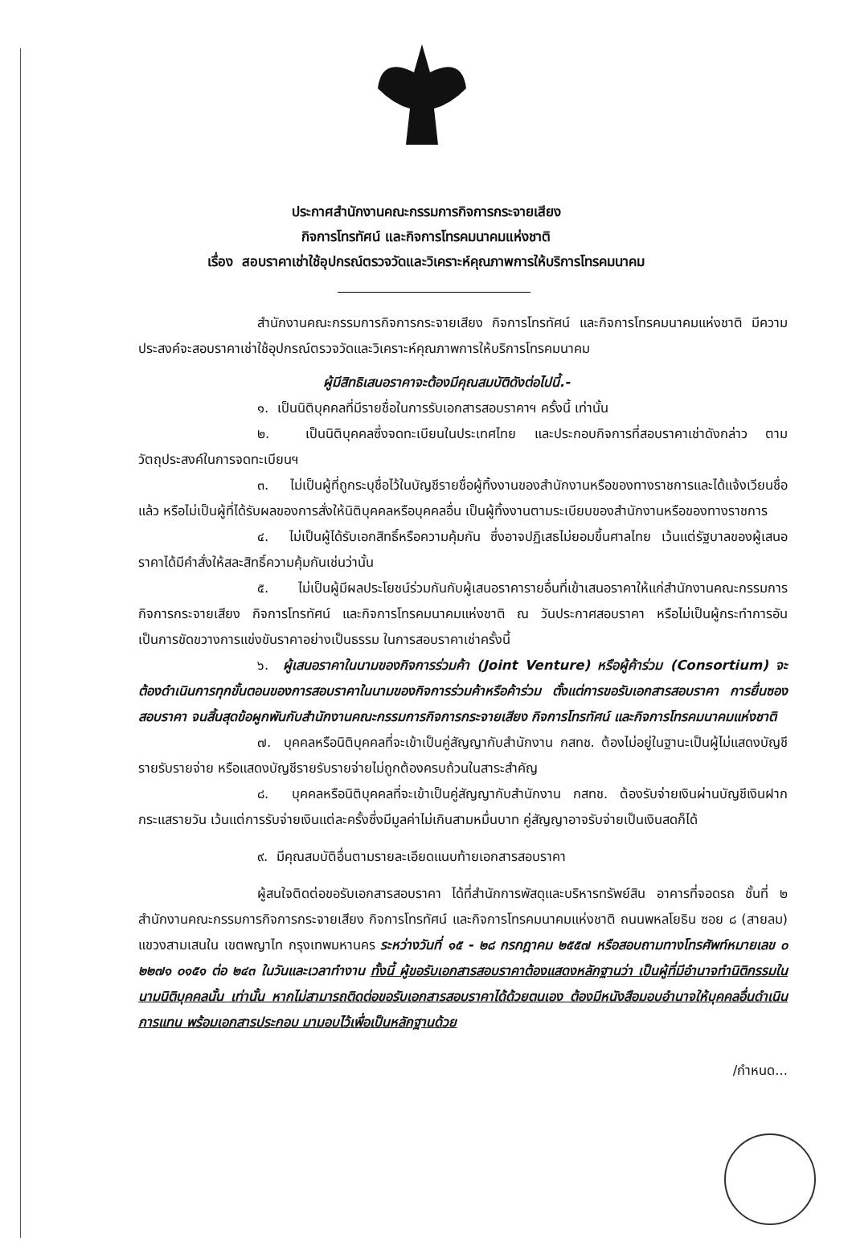ประกาศสำนักงานคณะกรรมการกิจการกระจายเสียง
กิจการโทรทัศน์ และกิจการโทรคมนาคมแห่งชาติ
เรื่อง สอบราคาเช่าใช้อุปกรณ์ตรวจวัดและวิเคราะห์คุณภาพการให้บริการโทรคมนาคม
สำนักงานคณะกรรมการกิจการกระจายเสียง กิจการโทรทัศน์ และกิจการโทรคมนาคมแห่งชาติ มีความประสงค์จะสอบราคาเช่าใช้อุปกรณ์ตรวจวัดและวิเคราะห์คุณภาพการให้บริการโทรคมนาคม
ผู้มีสิทธิเสนอราคาจะต้องมีคุณสมบัติดังต่อไปนี้.-
๑. เป็นนิติบุคคลที่มีรายชื่อในการรับเอกสารสอบราคาฯ ครั้งนี้ เท่านั้น
๒. เป็นนิติบุคคลซึ่งจดทะเบียนในประเทศไทย และประกอบกิจการที่สอบราคาเช่าดังกล่าว ตามวัตถุประสงค์ในการจดทะเบียนฯ
๓. ไม่เป็นผู้ที่ถูกระบุชื่อไว้ในบัญชีรายชื่อผู้ทิ้งงานของสำนักงานหรือของทางราชการและได้แจ้งเวียนชื่อแล้ว หรือไม่เป็นผู้ที่ได้รับผลของการสั่งให้นิติบุคคลหรือบุคคลอื่น เป็นผู้ทิ้งงานตามระเบียบของสำนักงานหรือของทางราชการ
๔. ไม่เป็นผู้ได้รับเอกสิทธิ์หรือความคุ้มกัน ซึ่งอาจปฏิเสธไม่ยอมขึ้นศาลไทย เว้นแต่รัฐบาลของผู้เสนอราคาได้มีคำสั่งให้สละสิทธิ์ความคุ้มกันเช่นว่านั้น
๕. ไม่เป็นผู้มีผลประโยชน์ร่วมกันกับผู้เสนอราคารายอื่นที่เข้าเสนอราคาให้แก่สำนักงานคณะกรรมการกิจการกระจายเสียง กิจการโทรทัศน์ และกิจการโทรคมนาคมแห่งชาติ ณ วันประกาศสอบราคา หรือไม่เป็นผู้กระทำการอันเป็นการขัดขวางการแข่งขันราคาอย่างเป็นธรรม ในการสอบราคาเช่าครั้งนี้
๖. ผู้เสนอราคาในนามของกิจการร่วมค้า (Joint Venture) หรือผู้ค้าร่วม (Consortium) จะต้องดำเนินการทุกขั้นตอนของการสอบราคาในนามของกิจการร่วมค้าหรือค้าร่วม ตั้งแต่การขอรับเอกสารสอบราคา การยื่นซองสอบราคา จนสิ้นสุดข้อผูกพันกับสำนักงานคณะกรรมการกิจการกระจายเสียง กิจการโทรทัศน์ และกิจการโทรคมนาคมแห่งชาติ
๗. บุคคลหรือนิติบุคคลที่จะเข้าเป็นคู่สัญญากับสำนักงาน กสทช. ต้องไม่อยู่ในฐานะเป็นผู้ไม่แสดงบัญชีรายรับรายจ่าย หรือแสดงบัญชีรายรับรายจ่ายไม่ถูกต้องครบถ้วนในสาระสำคัญ
๘. บุคคลหรือนิติบุคคลที่จะเข้าเป็นคู่สัญญากับสำนักงาน กสทช. ต้องรับจ่ายเงินผ่านบัญชีเงินฝากกระแสรายวัน เว้นแต่การรับจ่ายเงินแต่ละครั้งซึ่งมีมูลค่าไม่เกินสามหมื่นบาท คู่สัญญาอาจรับจ่ายเป็นเงินสดก็ได้
๙. มีคุณสมบัติอื่นตามรายละเอียดแนบท้ายเอกสารสอบราคา
ผู้สนใจติดต่อขอรับเอกสารสอบราคา ได้ที่สำนักการพัสดุและบริหารทรัพย์สิน อาคารที่จอดรถ ชั้นที่ ๒ สำนักงานคณะกรรมการกิจการกระจายเสียง กิจการโทรทัศน์ และกิจการโทรคมนาคมแห่งชาติ ถนนพหลโยธิน ซอย ๘ (สายลม) แขวงสามเสนใน เขตพญาไท กรุงเทพมหานคร ระหว่างวันที่ ๑๕ - ๒๘ กรกฎาคม ๒๕๕๗ หรือสอบถามทางโทรศัพท์หมายเลข ๐ ๒๒๗๑ ๐๑๕๑ ต่อ ๒๔๓ ในวันและเวลาทำงาน ทั้งนี้ ผู้ขอรับเอกสารสอบราคาต้องแสดงหลักฐานว่า เป็นผู้ที่มีอำนาจทำนิติกรรมในนามนิติบุคคลนั้น เท่านั้น หากไม่สามารถติดต่อขอรับเอกสารสอบราคาได้ด้วยตนเอง ต้องมีหนังสือมอบอำนาจให้บุคคลอื่นดำเนินการแทน พร้อมเอกสารประกอบ มามอบไว้เพื่อเป็นหลักฐานด้วย
/กำหนด...